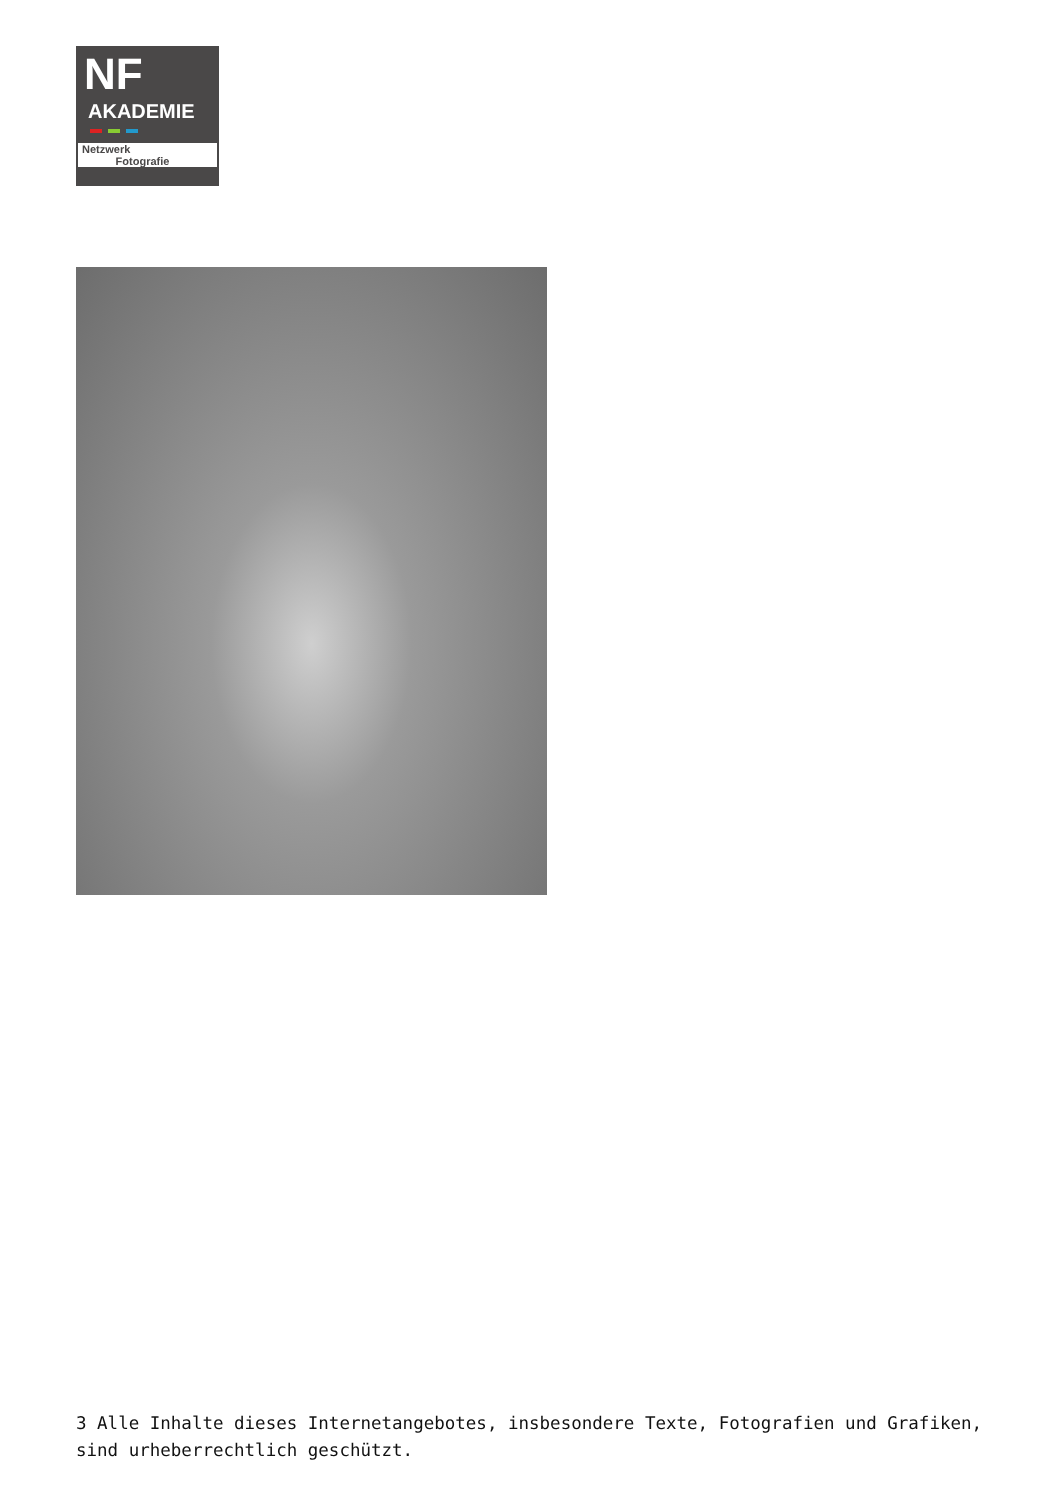NF
AKADEMIE
Netzwerk
Fotografie
3 Alle Inhalte dieses Internetangebotes, insbesondere Texte, Fotografien und Grafiken, sind urheberrechtlich geschützt.